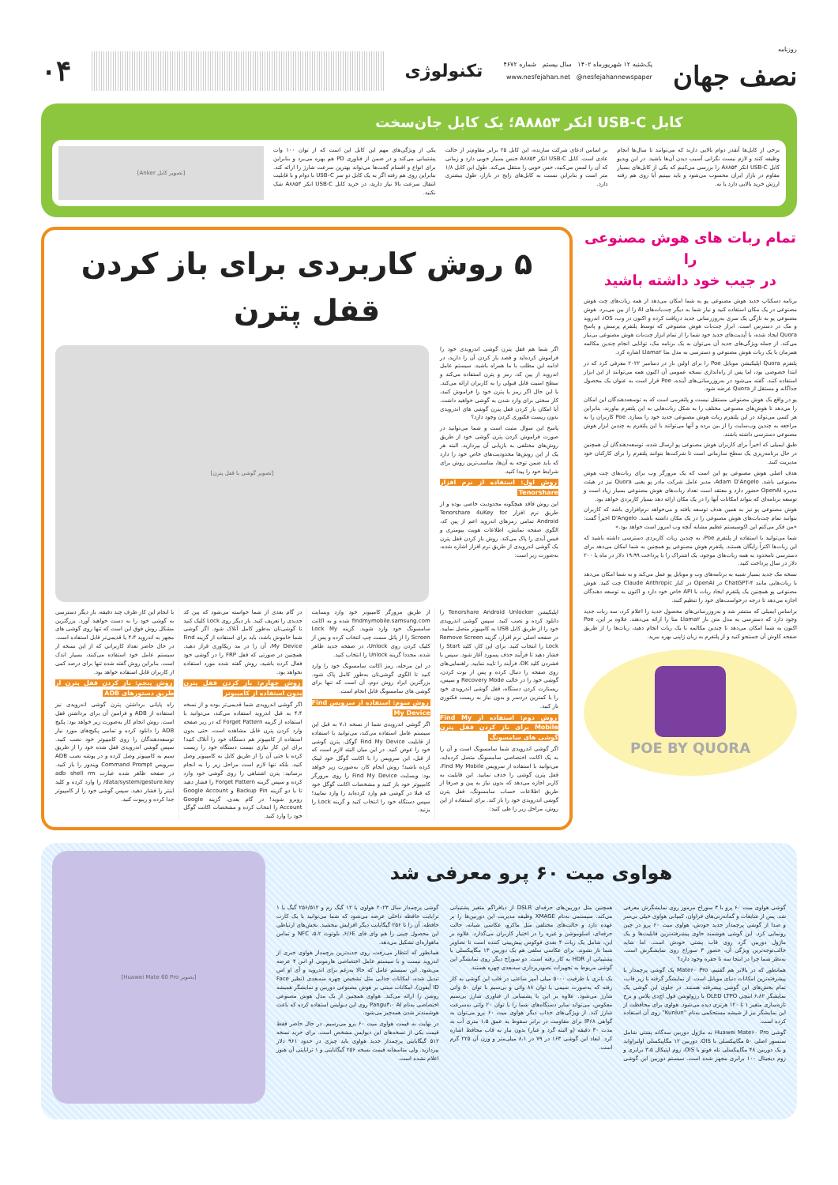روزنامه
نصف جهان
یک‌شنبه ۱۲ شهریورماه ۱۴۰۲ سال بیستم شماره ۴۶۷۲
www.nesfejahan.net @nesfejahannewspaper
تکنولوژی
۰۴
کابل USB-C انکر A۸۸۵۳؛ یک کابل جان‌سخت
برخی از کابل‌ها آنقدر دوام بالایی دارند که می‌توانند تا سال‌ها انجام وظیفه کنند و لازم نیست نگرانی آسیب دیدن آن‌ها باشید. در این ویدیو کابل USB-C انکر A۸۸۵۳ را بررسی می‌کنیم که یکی از کابل‌های بسیار مقاوم در بازار ایران محسوب می‌شود و باید ببینیم آیا روی هم رفته ارزش خرید بالایی دارد یا نه.
بر اساس ادعای شرکت سازنده، این کابل ۲۵ برابر مقاوم‌تر از حالت عادی است. کابل USB-C انکر A۸۸۵۳ جنس بسیار خوبی دارد و زمانی که آن را لمس می‌کنید، حس خوبی را منتقل می‌کند. طول این کابل ۱/۸ متر است و بنابراین نسبت به کابل‌های رایج در بازار، طول بیشتری دارد.
یکی از ویژگی‌های مهم این کابل این است که از توان ۱۰۰ وات پشتیبانی می‌کند و در ضمن از فناوری PD هم بهره می‌برد و بنابراین برای انواع و اقسام گجت‌ها می‌تواند بهترین سرعت شارژ را ارائه کند. بنابراین روی هم رفته اگر به یک کابل دو سر USB–C با دوام و با قابلیت انتقال سرعت بالا نیاز دارید، در خرید کابل USB-C انکر A۸۸۵۳ شک نکنید.
[تصویر کابل Anker]
تمام ربات های هوش مصنوعی را
در جیب خود داشته باشید
برنامه دسکتاپ جدید هوش مصنوعی پو به شما امکان می‌دهد از همه ربات‌های چت هوش مصنوعی در یک مکان استفاده کنید و نیاز شما به دیگر چت‌بات‌های AI را از بین می‌برد. هوش مصنوعی پو به تازگی یک سری به‌روزرسانی جدید دریافت کرده و اکنون در وب، iOS، اندروید و مک در دسترس است. ابزار چت‌بات هوش مصنوعی که توسط پلتفرم پرسش و پاسخ Quora ایجاد شده، با آپدیت‌های جدید خود شما را از تمام ابزار چت‌بات هوش مصنوعی بی‌نیاز می‌کند. از جمله ویژگی‌های جدید آن می‌توان به یک برنامه مک، توانایی انجام چندین مکالمه همزمان با یک ربات هوش مصنوعی و دسترسی به مدل متا Llama۲ اشاره کرد.
پلتفرم Quora اپلیکیشن موبایل Poe را برای اولین بار در دسامبر ۲۰۲۲ معرفی کرد که در ابتدا خصوصی بود، اما پس از راه‌اندازی نسخه عمومی آن اکنون همه می‌توانند از این ابزار استفاده کنند. گفته می‌شود در به‌روزرسانی‌های آینده، Poe قرار است به عنوان یک محصول جداگانه و مستقل از Quora عرضه شود.
پو در واقع یک هوش مصنوعی مستقل نیست و پلتفرمی است که به توسعه‌دهندگان این امکان را می‌دهد تا هوش‌های مصنوعی مختلف را به شکل ربات‌هایی به این پلتفرم بیاورند. بنابراین هر کسی می‌تواند در این پلتفرم ربات هوش مصنوعی جدید خود را بسازد. Poe کاربران را به مراجعه به چندین وب‌سایت را از بین برده و آنها می‌توانند با این پلتفرم به چندین ابزار هوش مصنوعی دسترسی داشته باشند.
طبق ایمیلی که اخیراً برای کاربران هوش مصنوعی پو ارسال شده، توسعه‌دهندگان آن همچنین در حال برنامه‌ریزی یک سطح سازمانی است تا شرکت‌ها بتوانند پلتفرم را برای کارکنان خود مدیریت کنند.
هدف اصلی هوش مصنوعی پو این است که یک مرورگر وب برای ربات‌های چت هوش مصنوعی باشد. Adam D'Angelo، مدیر عامل شرکت مادر پو یعنی Quora نیز در هیئت مدیره OpenAI حضور دارد و معتقد است تعداد ربات‌های هوش مصنوعی بسیار زیاد است و توسعه برنامه‌ای که بتواند امکانات آنها را در یک مکان ارائه دهد بسیار کاربردی خواهد بود.
هوش مصنوعی پو نیز به همین هدف توسعه یافته و می‌خواهد نرم‌افزاری باشد که کاربران بتوانند تمام چت‌بات‌های هوش مصنوعی را در یک مکان داشته باشند. D'Angelo اخیراً گفت: «من فکر می‌کنم این اکوسیستم عظیم مشابه آنچه وب امروز است خواهد بود.»
شما می‌توانید با استفاده از پلتفرم Poe، به چندین ربات کاربردی دسترسی داشته باشید که این ربات‌ها اکثراً رایگان هستند. پلتفرم هوش مصنوعی پو همچنین به شما امکان می‌دهد برای دسترسی نامحدود به همه ربات‌های موجود، یک اشتراک را با پرداخت ۱۹،۹۹ دلار در ماه یا ۲۰۰ دلار در سال پرداخت کنید.
نسخه مک جدید بسیار شبیه به برنامه‌های وب و موبایل پو عمل می‌کند و به شما امکان می‌دهد با ربات‌هایی مانند ChatGPT-۴ در OpenAI در کنار Claude Anthropic چت کنید. هوش مصنوعی پو همچنین یک پلتفرم ایجاد ربات با API خاص خود دارد و اکنون به توسعه دهندگان اجازه می‌دهد تا درجه درخواست‌های خود را تنظیم کنند.
براساس ایمیلی که منتشر شد و به‌روزرسانی‌های محصول جدید را اعلام کرد، سه ربات جدید وجود دارد که دسترسی به مدل متن باز Llama۲ متا را ارائه می‌دهند. علاوه بر این، Poe اکنون به شما امکان می‌دهد تا چندین مکالمه با یک ربات انجام دهید، ربات‌ها را از طریق صفحه کاوش آن جستجو کنید و از پلتفرم به زبان ژاپنی بهره ببرید.
POE BY QUORA
۵ روش کاربردی برای باز کردن قفل پترن
اگر شما هم قفل پترن گوشی اندرویدی خود را فراموش کرده‌اید و قصد باز کردن آن را دارید، در ادامه این مطلب با ما همراه باشید. سیستم عامل اندروید از پین کد، رمز و پترن استفاده می‌کند و سطح امنیت قابل قبولی را به کاربران ارائه می‌کند. با این حال اگر رمز یا پترن خود را فراموش کنید، کار سختی برای وارد شدن به گوشی خواهید داشت. آیا امکان باز کردن قفل پترن گوشی های اندرویدی بدون ریست فکتوری کردن وجود دارد؟
پاسخ این سوال مثبت است و شما می‌توانید در صورت فراموش کردن پترن گوشی خود از طریق روش‌های مختلفی به بازیابی آن بپردازید. البته هر یک از این روش‌ها محدودیت‌های خاص خود را دارد که باید ضمن توجه به آن‌ها، مناسب‌ترین روش برای شرایط خود را پیدا کنید.
روش اول: استفاده از نرم افزار Tenorshare
این روش فاقد هیچگونه محدودیت خاصی بوده و از طریق نرم افزار Tenorshare 4uKey for Android تمامی رمزهای اندروید اعم از پین کد، الگوی صفحه نمایش، اطلاعات هویت بیومتری و فیس آیدی را پاک می‌کند. روش باز کردن قفل پترن یک گوشی اندرویدی از طریق نرم افزار اشاره شده، به‌صورت زیر است:
[تصویر گوشی با قفل پترن]
اپلیکیشن Tenorshare Android Unlocker را دانلود کرده و نصب کنید. سپس گوشی اندرویدی خود را از طریق کابل USB به کامپیوتر متصل نمایید. در صفحه اصلی نرم افزار، گزینه Remove Screen Lock را انتخاب کنید. برای این کار، کلید Start را فشار دهید تا فرآیند حذف پسورد آغاز شود. سپس با فشردن کلید OK، فرآیند را تایید نمایید. راهنمایی‌های روی صفحه را دنبال کرده و پس از بوت کردن، گوشی خود را در حالت Recovery Mode و سپس، ریستارت کردن دستگاه، قفل گوشی اندرویدی خود را با کمترین دردسر و بدون نیاز به ریست فکتوری باز کنید.
روش دوم: استفاده از Find My Mobile برای باز کردن قفل پترن گوشی های سامسونگ
اگر گوشی اندرویدی شما سامسونگ است و آن را به یک اکانت اختصاصی سامسونگ متصل کرده‌اید، می‌توانید با استفاده از سرویس Find My Mobile، قفل پترن گوشی را حذف نمایید. این قابلیت به کاربر اجازه می‌دهد که بدون نیاز به پین و صرفا از طریق اطلاعات حساب سامسونگ، قفل پترن گوشی اندرویدی خود را باز کند. برای استفاده از این روش، مراحل زیر را طی کنید:
از طریق مرورگر کامپیوتر خود وارد وبسایت findmymobile.samsung.com شده و به اکانت سامسونگ خود وارد شوید. گزینه Lock My Screen را از پانل سمت چپ انتخاب کرده و پس از کلیک کردن روی Unlock، در صفحه جدید ظاهر شده، مجددا گزینه Unlock را انتخاب کنید.
در این مرحله، رمز اکانت سامسونگ خود را وارد کنید تا الگوی گوشی‌تان به‌طور کامل پاک شود. بزرگترین ایراد روش دوم، آن است که تنها برای گوشی های سامسونگ قابل انجام است.
روش سوم: استفاده از سرویس Find My Device
اگر گوشی اندرویدی شما از نسخه ۷،۱ به قبل این سیستم عامل استفاده می‌کند، می‌توانید با استفاده از قابلیت Find My Device گوگل، پترن گوشی خود را عوض کنید. در این میان البته لازم است که از قبل، این سرویس را با اکانت گوگل خود لینک کرده باشید! روش انجام کار، به‌صورت زیر خواهد بود: وبسایت Find My Device را روی مرورگر کامپیوتر خود باز کنید و مشخصات اکانت گوگل خود که قبلا در گوشی هم وارد کرده‌اید را وارد نمایید! سپس دستگاه خود را انتخاب کنید و گزینه Lock را بزنید.
در گام بعدی از شما خواسته می‌شود که پین کد جدیدی را تعریف کنید. بار دیگر روی Lock کلیک کنید تا گوشی‌تان به‌طور کامل آنلاک شود. اگر گوشی شما خاموش باشد، باید برای استفاده از گزینه Find My Device، آن را در مد ریکاوری قرار دهید. همچنین در صورتی که قفل FRP را در گوشی خود فعال کرده باشید، روش گفته شده مورد استفاده نخواهد بود.
روش چهارم: باز کردن قفل پترن بدون استفاده از کامپیوتر
اگر گوشی اندرویدی شما قدیمی‌تر بوده و از نسخه ۴،۴ به قبل اندروید استفاده می‌کند، می‌توانید با استفاده از گزینه Forget Pattern که در زیر صفحه وارد کردن پترن قابل مشاهده است، حتی بدون استفاده از کامپیوتر هم دستگاه خود را آنلاک کنید! برای این کار نیازی نیست دستگاه خود را ریست کرده یا حتی آن را از طریق کابل به کامپیوتر وصل کنید. بلکه تنها لازم است مراحل زیر را به انجام برسانید: پترن اشتباهی را روی گوشی خود وارد کرده و سپس گزینه Forget Pattern را فشار دهید تا با دو گزینه Backup Pin و Google Account روبرو شوید! در گام بعدی، گزینه Google Account را انتخاب کرده و مشخصات اکانت گوگل خود را وارد کنید.
با انجام این کار ظرف چند دقیقه، بار دیگر دسترسی به گوشی خود را به دست خواهید آورد. بزرگترین مشکل روش فوق این است که تنها روی گوشی های مجهز به اندروید ۴،۴ یا قدیمی‌تر قابل استفاده است. در حال حاضر تعداد کاربرانی که از این نسخه از سیستم عامل خود استفاده می‌کنند، بسیار اندک است. بنابراین روش گفته شده تنها برای درصد کمی از کاربران قابل استفاده خواهد بود.
روش پنجم: باز کردن قفل پترن از طریق دستورهای ADB
راه پایانی برداشتن پترن گوشی اندرویدی نیز استفاده از ADB و فرامین آن برای برداشتن قفل است. روش انجام کار به‌صورت زیر خواهد بود: پکیج ADB را دانلود کرده و تمامی پکیج‌های مورد نیاز توسعه‌دهندگان را روی کامپیوتر خود نصب کنید. سپس گوشی اندرویدی قفل شده خود را از طریق سیم به کامپیوتر وصل کرده و در پوشه نصب ADB سرویس Command Prompt ویندوز را باز کنید. در صفحه ظاهر شده عبارت adb shell rm /data/system/gesture.key را وارد کرده و کلید اینتر را فشار دهید. سپس گوشی خود را از کامپیوتر جدا کرده و ریبوت کنید.
هواوی میت ۶۰ پرو معرفی شد
گوشی هواوی میت ۶۰ پرو با ۳ سوراخ مرموز روی نمایشگرش معرفی شد. پس از شایعات و گمانه‌زنی‌های فراوان، کمپانی هواوی خیلی بی‌سر و صدا از گوشی پرچمدار جدید خودش، هواوی میت ۶۰ پرو در چین رونمایی کرد. این گوشی هوشمند حاوی پیشرفته‌ترین قابلیت‌ها و یک ماژول دوربین گرد روی قاب پشتی خودش است. اما شاید جالب‌توجه‌ترین ویژگی آن، حضور ۳ سوراخ روی نمایشگرش است. به‌نظر شما چرا در اینجا سه تا حفره وجود دارد؟
همانطور که در بالاتر هم گفتیم، Mate۶۰ Pro یک گوشی پرچمدار با پیشرفته‌ترین امکانات دنیای موبایل است. از نمایشگر گرفته تا زیر قاب، تمام بخش‌های این گوشی پیشرفته هستند. در جلوی این گوشی یک نمایشگر ۶،۸۲ اینچی OLED LTPO با رزولوشن فول اچ‌دی پلاس و نرخ تازه‌سازی متغیر ۱ تا ۱۲۰ هرتزی دیده می‌شود. هواوی برای محافظت از این نمایشگر نیز از شیشه مستحکمی به‌نام “Kunlun” روی آن استفاده کرده است.
گوشی Huawei Mate۶۰ Pro به ماژول دوربین سه‌گانه پشتی شامل سنسور اصلی ۵۰ مگاپیکسلی با OIS، دوربین ۱۲ مگاپیکسلی اولتراواید و یک دوربین ۴۸ مگاپیکسلی تله فوتو با OIS، زوم اپتیکال ۳،۵ برابری و زوم دیجیتال ۱۰۰ برابری مجهز شده است. سیستم دوربین این گوشی همچنین مثل دوربین‌های حرفه‌ای DSLR از دیافراگم متغیر پشتیبانی می‌کند. سیستمی به‌نام XMAGE وظیفه مدیریت این دوربین‌ها را بر عهده دارد و حالت‌های مختلفی مثل ماکرو، عکاسی شبانه، حالت حرفه‌ای، اسلوموشن و غیره را در اختیار کاربران می‌گذارد. علاوه بر این، شامل یک ربات ۴ بعدی فوکوس پیش‌بینی کننده است تا تصاویر شما تار نشوند. برای عکاسی سلفی هم یک دوربین ۱۳ مگاپیکسلی با پشتیبانی از HDR به کار رفته است. دو سوراخ دیگر روی نمایشگر این گوشی مربوط به تجهیزات تصویربرداری سه‌بعدی چهره هستند.
یک باتری با ظرفیت ۵۰۰۰ میلی آمپر ساعتی در قلب این گوشی به کار رفته که به‌صورت سیمی با توان ۸۸ واتی و بی‌سیم با توان ۵۰ واتی شارژ می‌شود. علاوه بر این با پشتیبانی از فناوری شارژ بی‌سیم معکوس، می‌تواند سایر دستگاه‌های شما را با توان ۲۰ واتی به‌سرعت شارژ کند. از ویژگی‌های جذاب دیگر هواوی میت ۶۰ پرو می‌توان به گواهی IP۶۸ برای مقاومت در برابر سقوط به عمق ۱،۵ متری آب به مدت ۳۰ دقیقه (و البته گرد و غبار) بدون نیاز به قاب محافظ اشاره کرد. ابعاد این گوشی ۱۶۳ در ۷۹ در ۸،۱ میلی‌متر و وزن آن ۲۲۵ گرم است.
گوشی پرچمدار سال ۲۰۲۳ هواوی با ۱۲ گیگ رم و ۲۵۶/۵۱۲ گیگ یا ۱ ترابایت حافظه داخلی عرضه می‌شود که شما می‌توانید با یک کارت حافظه، آن را تا ۲۵۶ گیگابایت دیگر افزایش ببخشید. بخش‌های ارتباطی این محصول چینی را هم وای فای ۶/۶E، بلوتوث ۵،۲، NFC و تماس ماهواره‌ای تشکیل می‌دهد.
همانطور که انتظار می‌رفت، روی جدیدترین پرچمدار هواوی خبری از اندروید نیست و با سیستم عامل اختصاصی هارمونی او اس ۴ عرضه می‌شود. این سیستم عامل که حالا به‌رغم برای اندروید و آی او اس تبدیل شده، امکانات جذابی مثل تشخیص چهره سه‌بعدی (نظیر Face ID آیفون)، امکانات مبتنی بر هوش مصنوعی دوربین و نمایشگر همیشه روشن را ارائه می‌کند. هواوی همچنین از یک مدل هوش مصنوعی اختصاصی به‌نام Pangu۳،۰ AI روی این دیوایس استفاده کرده که باعث هوشمندتر شدن همه‌چیز می‌شود.
در نهایت به قیمت هواوی میت ۶۰ پرو می‌رسیم. در حال حاضر فقط قیمت یکی از نسخه‌های این دیوایس مشخص است. برای خرید نسخه ۵۱۲ گیگابایتی پرچمدار جدید هواوی باید چیزی در حدود ۹۶۱ دلار بپردازید. ولی متاسفانه قیمت نسخه ۲۵۶ گیگابایتی و ۱ ترابایتی آن هنوز اعلام نشده است.
[تصویر Huawei Mate 60 Pro]